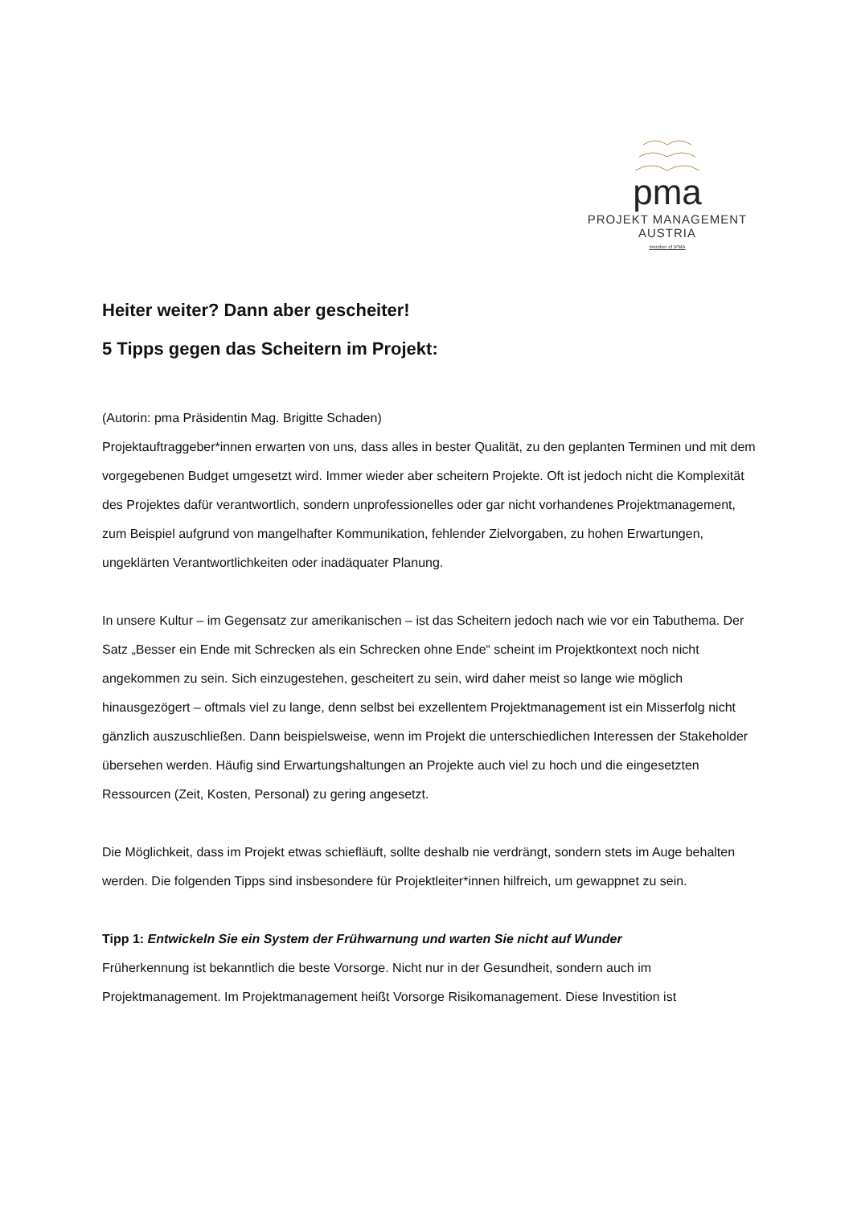pma
PROJEKT MANAGEMENT AUSTRIA
member of IPMA
Heiter weiter? Dann aber gescheiter!
5 Tipps gegen das Scheitern im Projekt:
(Autorin: pma Präsidentin Mag. Brigitte Schaden)
Projektauftraggeber*innen erwarten von uns, dass alles in bester Qualität, zu den geplanten Terminen und mit dem vorgegebenen Budget umgesetzt wird. Immer wieder aber scheitern Projekte. Oft ist jedoch nicht die Komplexität des Projektes dafür verantwortlich, sondern unprofessionelles oder gar nicht vorhandenes Projektmanagement, zum Beispiel aufgrund von mangelhafter Kommunikation, fehlender Zielvorgaben, zu hohen Erwartungen, ungeklärten Verantwortlichkeiten oder inadäquater Planung.
In unsere Kultur – im Gegensatz zur amerikanischen – ist das Scheitern jedoch nach wie vor ein Tabuthema. Der Satz „Besser ein Ende mit Schrecken als ein Schrecken ohne Ende“ scheint im Projektkontext noch nicht angekommen zu sein. Sich einzugestehen, gescheitert zu sein, wird daher meist so lange wie möglich hinausgezögert – oftmals viel zu lange, denn selbst bei exzellentem Projektmanagement ist ein Misserfolg nicht gänzlich auszuschließen. Dann beispielsweise, wenn im Projekt die unterschiedlichen Interessen der Stakeholder übersehen werden. Häufig sind Erwartungshaltungen an Projekte auch viel zu hoch und die eingesetzten Ressourcen (Zeit, Kosten, Personal) zu gering angesetzt.
Die Möglichkeit, dass im Projekt etwas schiefläuft, sollte deshalb nie verdrängt, sondern stets im Auge behalten werden. Die folgenden Tipps sind insbesondere für Projektleiter*innen hilfreich, um gewappnet zu sein.
Tipp 1: Entwickeln Sie ein System der Frühwarnung und warten Sie nicht auf Wunder
Früherkennung ist bekanntlich die beste Vorsorge. Nicht nur in der Gesundheit, sondern auch im Projektmanagement. Im Projektmanagement heißt Vorsorge Risikomanagement. Diese Investition ist